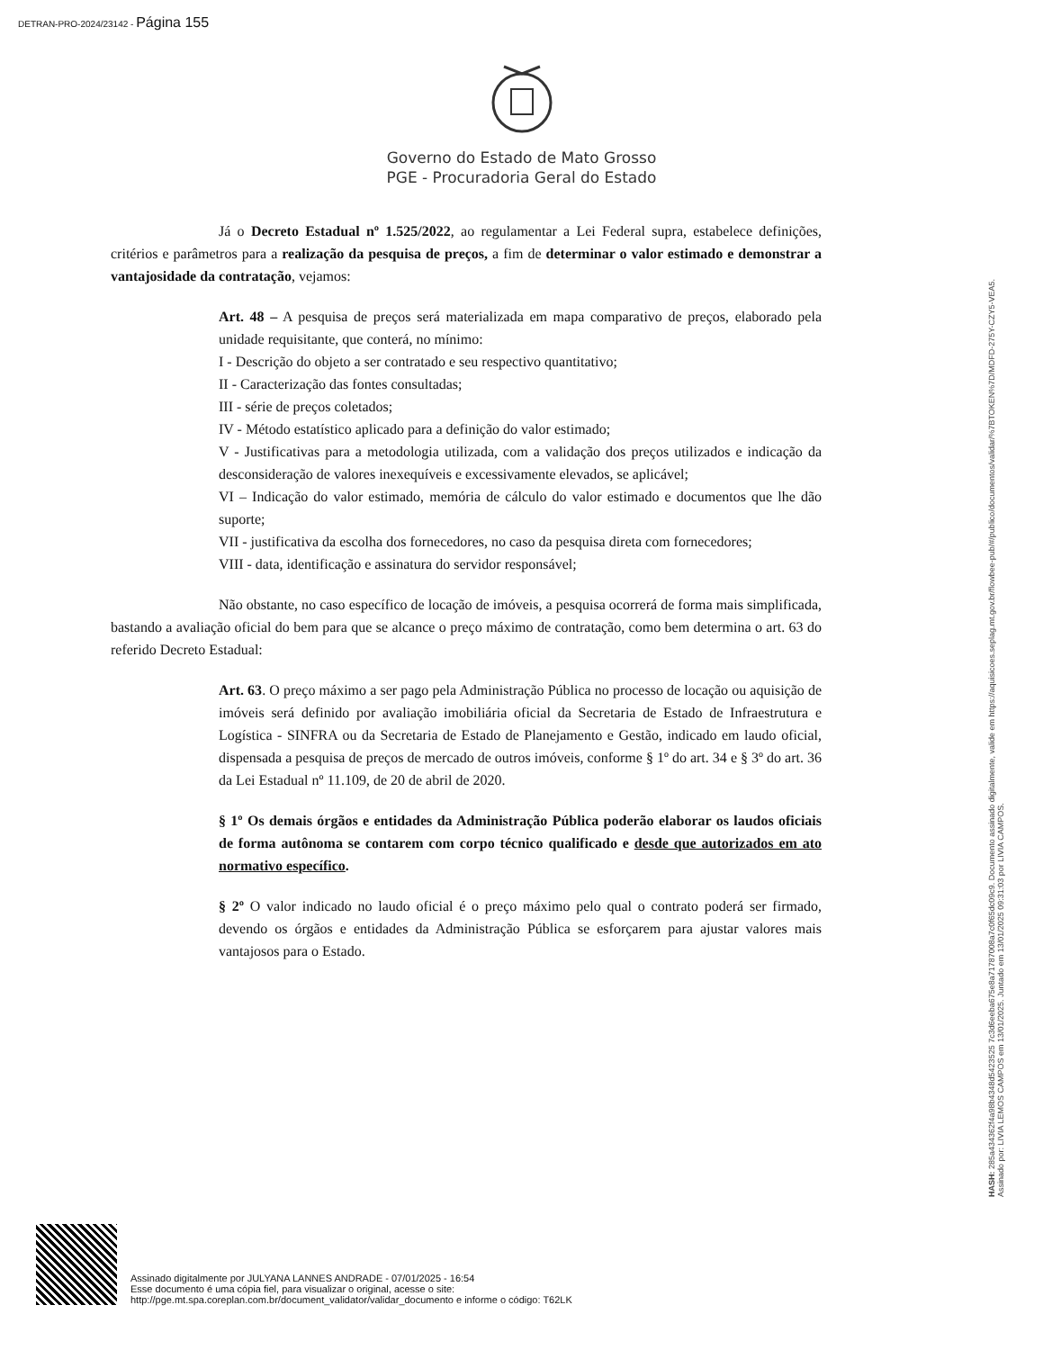DETRAN-PRO-2024/23142 - Página 155
Governo do Estado de Mato Grosso
PGE - Procuradoria Geral do Estado
Já o Decreto Estadual nº 1.525/2022, ao regulamentar a Lei Federal supra, estabelece definições, critérios e parâmetros para a realização da pesquisa de preços, a fim de determinar o valor estimado e demonstrar a vantajosidade da contratação, vejamos:
Art. 48 – A pesquisa de preços será materializada em mapa comparativo de preços, elaborado pela unidade requisitante, que conterá, no mínimo:
I - Descrição do objeto a ser contratado e seu respectivo quantitativo;
II - Caracterização das fontes consultadas;
III - série de preços coletados;
IV - Método estatístico aplicado para a definição do valor estimado;
V - Justificativas para a metodologia utilizada, com a validação dos preços utilizados e indicação da desconsideração de valores inexequíveis e excessivamente elevados, se aplicável;
VI – Indicação do valor estimado, memória de cálculo do valor estimado e documentos que lhe dão suporte;
VII - justificativa da escolha dos fornecedores, no caso da pesquisa direta com fornecedores;
VIII - data, identificação e assinatura do servidor responsável;
Não obstante, no caso específico de locação de imóveis, a pesquisa ocorrerá de forma mais simplificada, bastando a avaliação oficial do bem para que se alcance o preço máximo de contratação, como bem determina o art. 63 do referido Decreto Estadual:
Art. 63. O preço máximo a ser pago pela Administração Pública no processo de locação ou aquisição de imóveis será definido por avaliação imobiliária oficial da Secretaria de Estado de Infraestrutura e Logística - SINFRA ou da Secretaria de Estado de Planejamento e Gestão, indicado em laudo oficial, dispensada a pesquisa de preços de mercado de outros imóveis, conforme § 1º do art. 34 e § 3º do art. 36 da Lei Estadual nº 11.109, de 20 de abril de 2020.
§ 1º Os demais órgãos e entidades da Administração Pública poderão elaborar os laudos oficiais de forma autônoma se contarem com corpo técnico qualificado e desde que autorizados em ato normativo específico.
§ 2º O valor indicado no laudo oficial é o preço máximo pelo qual o contrato poderá ser firmado, devendo os órgãos e entidades da Administração Pública se esforçarem para ajustar valores mais vantajosos para o Estado.
HASH: 285a434362f4a98b4348d5423525 7c3d6eeba675e8a71787008a7c0f65dc09c9. Documento assinado digitalmente, valide em https://aquisicoes.seplag.mt.gov.br/flowbee-pub/#/publico/documentos/validar/%7BTOKEN%7D/MDFD-275Y-CZY5-VEA5.
Assinado por: LIVIA LEMOS CAMPOS em 13/01/2025. Juntado em 13/01/2025 09:31:03 por LIVIA CAMPOS.
Assinado digitalmente por JULYANA LANNES ANDRADE - 07/01/2025 - 16:54
Esse documento é uma cópia fiel, para visualizar o original, acesse o site:
http://pge.mt.spa.coreplan.com.br/document_validator/validar_documento e informe o código: T62LK